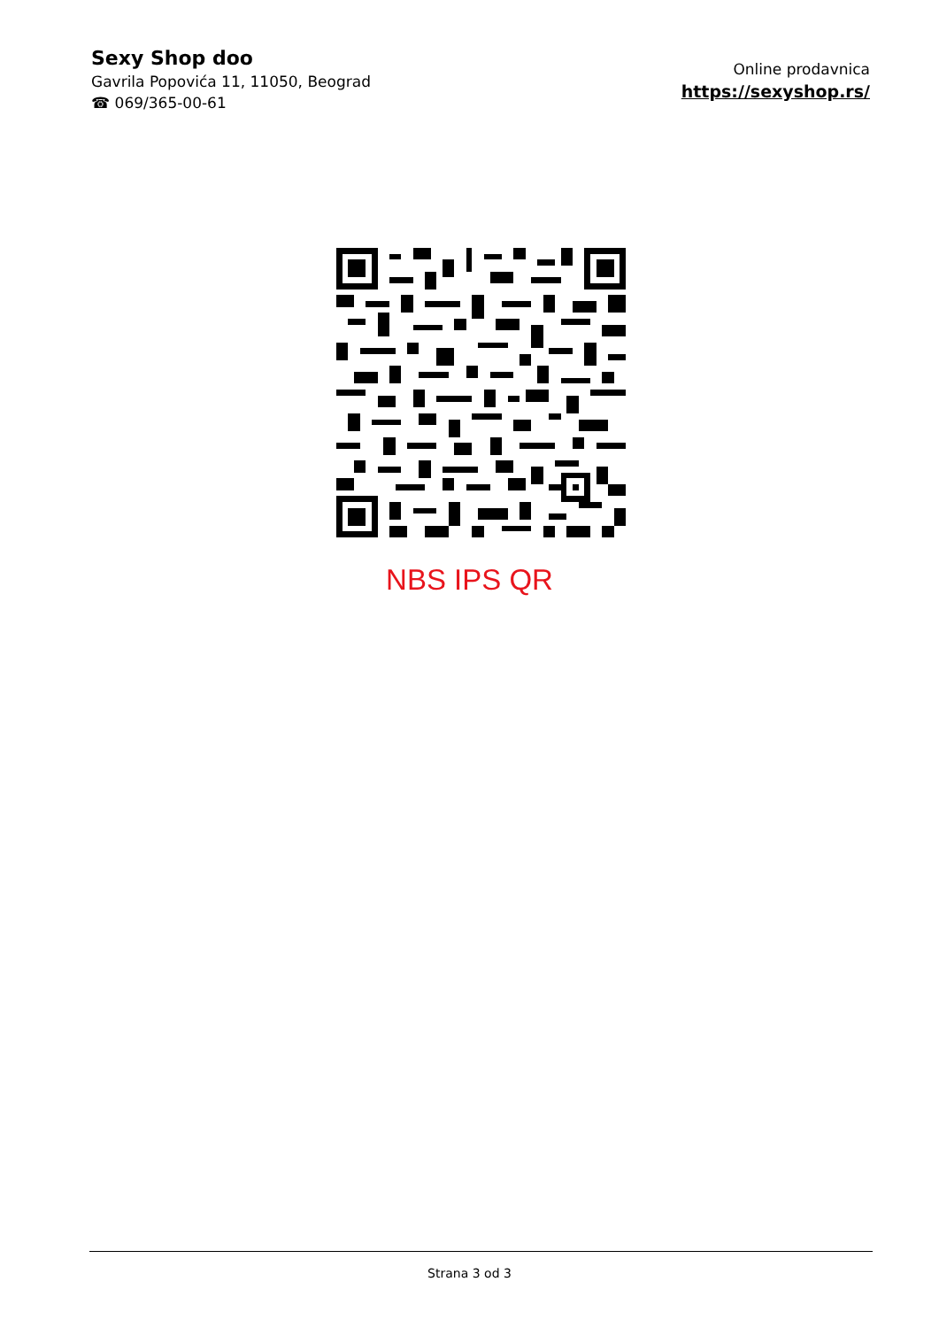Sexy Shop doo
Gavrila Popovića 11, 11050, Beograd
☎ 069/365-00-61
Online prodavnica
https://sexyshop.rs/
NBS IPS QR
Strana 3 od 3